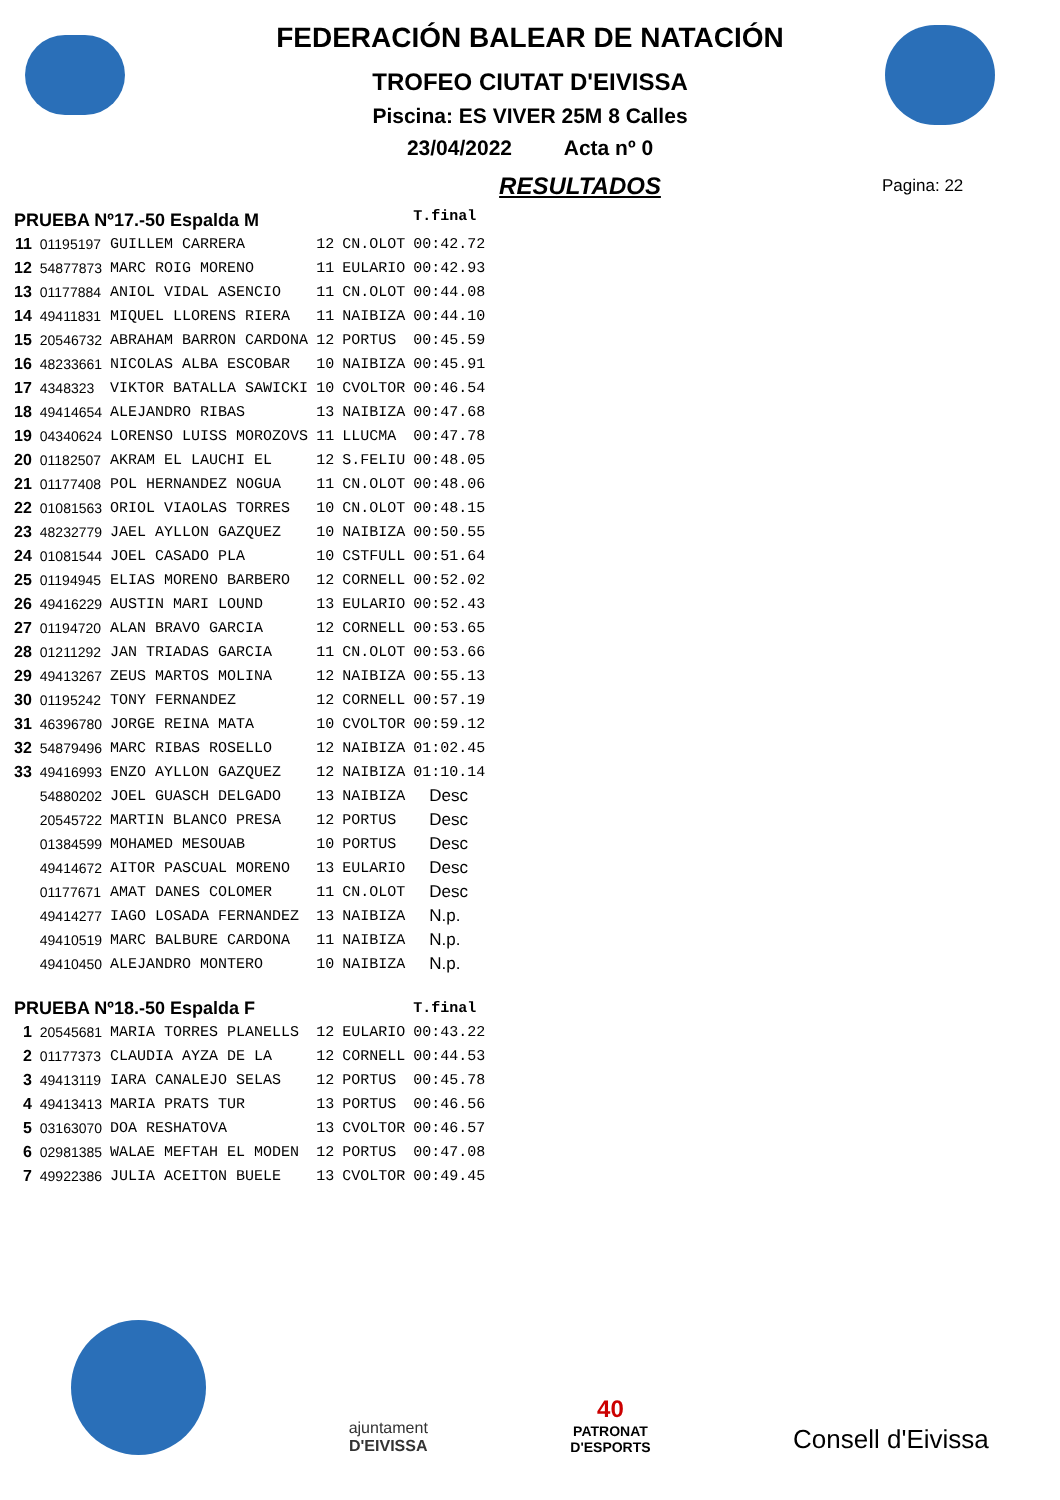FEDERACIÓN BALEAR DE NATACIÓN
TROFEO CIUTAT D'EIVISSA
Piscina: ES VIVER 25M 8 Calles
23/04/2022 Acta nº 0
RESULTADOS
Pagina: 22
| PRUEBA Nº17.-50 Espalda M | | | | | T.final |
| 11 | 01195197 | GUILLEM CARRERA | 12 | CN.OLOT | 00:42.72 |
| 12 | 54877873 | MARC ROIG MORENO | 11 | EULARIO | 00:42.93 |
| 13 | 01177884 | ANIOL VIDAL ASENCIO | 11 | CN.OLOT | 00:44.08 |
| 14 | 49411831 | MIQUEL LLORENS RIERA | 11 | NAIBIZA | 00:44.10 |
| 15 | 20546732 | ABRAHAM BARRON CARDONA | 12 | PORTUS | 00:45.59 |
| 16 | 48233661 | NICOLAS ALBA ESCOBAR | 10 | NAIBIZA | 00:45.91 |
| 17 | 4348323 | VIKTOR BATALLA SAWICKI | 10 | CVOLTOR | 00:46.54 |
| 18 | 49414654 | ALEJANDRO RIBAS | 13 | NAIBIZA | 00:47.68 |
| 19 | 04340624 | LORENSO LUISS MOROZOVS | 11 | LLUCMA | 00:47.78 |
| 20 | 01182507 | AKRAM EL LAUCHI EL | 12 | S.FELIU | 00:48.05 |
| 21 | 01177408 | POL HERNANDEZ NOGUA | 11 | CN.OLOT | 00:48.06 |
| 22 | 01081563 | ORIOL VIAOLAS TORRES | 10 | CN.OLOT | 00:48.15 |
| 23 | 48232779 | JAEL AYLLON GAZQUEZ | 10 | NAIBIZA | 00:50.55 |
| 24 | 01081544 | JOEL CASADO PLA | 10 | CSTFULL | 00:51.64 |
| 25 | 01194945 | ELIAS MORENO BARBERO | 12 | CORNELL | 00:52.02 |
| 26 | 49416229 | AUSTIN MARI LOUND | 13 | EULARIO | 00:52.43 |
| 27 | 01194720 | ALAN BRAVO GARCIA | 12 | CORNELL | 00:53.65 |
| 28 | 01211292 | JAN TRIADAS GARCIA | 11 | CN.OLOT | 00:53.66 |
| 29 | 49413267 | ZEUS MARTOS MOLINA | 12 | NAIBIZA | 00:55.13 |
| 30 | 01195242 | TONY FERNANDEZ | 12 | CORNELL | 00:57.19 |
| 31 | 46396780 | JORGE REINA MATA | 10 | CVOLTOR | 00:59.12 |
| 32 | 54879496 | MARC RIBAS ROSELLO | 12 | NAIBIZA | 01:02.45 |
| 33 | 49416993 | ENZO AYLLON GAZQUEZ | 12 | NAIBIZA | 01:10.14 |
| | 54880202 | JOEL GUASCH DELGADO | 13 | NAIBIZA | Desc |
| | 20545722 | MARTIN BLANCO PRESA | 12 | PORTUS | Desc |
| | 01384599 | MOHAMED MESOUAB | 10 | PORTUS | Desc |
| | 49414672 | AITOR PASCUAL MORENO | 13 | EULARIO | Desc |
| | 01177671 | AMAT DANES COLOMER | 11 | CN.OLOT | Desc |
| | 49414277 | IAGO LOSADA FERNANDEZ | 13 | NAIBIZA | N.p. |
| | 49410519 | MARC BALBURE CARDONA | 11 | NAIBIZA | N.p. |
| | 49410450 | ALEJANDRO MONTERO | 10 | NAIBIZA | N.p. |
| PRUEBA Nº18.-50 Espalda F | | | | | T.final |
| 1 | 20545681 | MARIA TORRES PLANELLS | 12 | EULARIO | 00:43.22 |
| 2 | 01177373 | CLAUDIA AYZA DE LA | 12 | CORNELL | 00:44.53 |
| 3 | 49413119 | IARA CANALEJO SELAS | 12 | PORTUS | 00:45.78 |
| 4 | 49413413 | MARIA PRATS TUR | 13 | PORTUS | 00:46.56 |
| 5 | 03163070 | DOA RESHATOVA | 13 | CVOLTOR | 00:46.57 |
| 6 | 02981385 | WALAE MEFTAH EL MODEN | 12 | PORTUS | 00:47.08 |
| 7 | 49922386 | JULIA ACEITON BUELE | 13 | CVOLTOR | 00:49.45 |
ajuntament
D'EIVISSA
40
PATRONAT
D'ESPORTS
Consell d'Eivissa